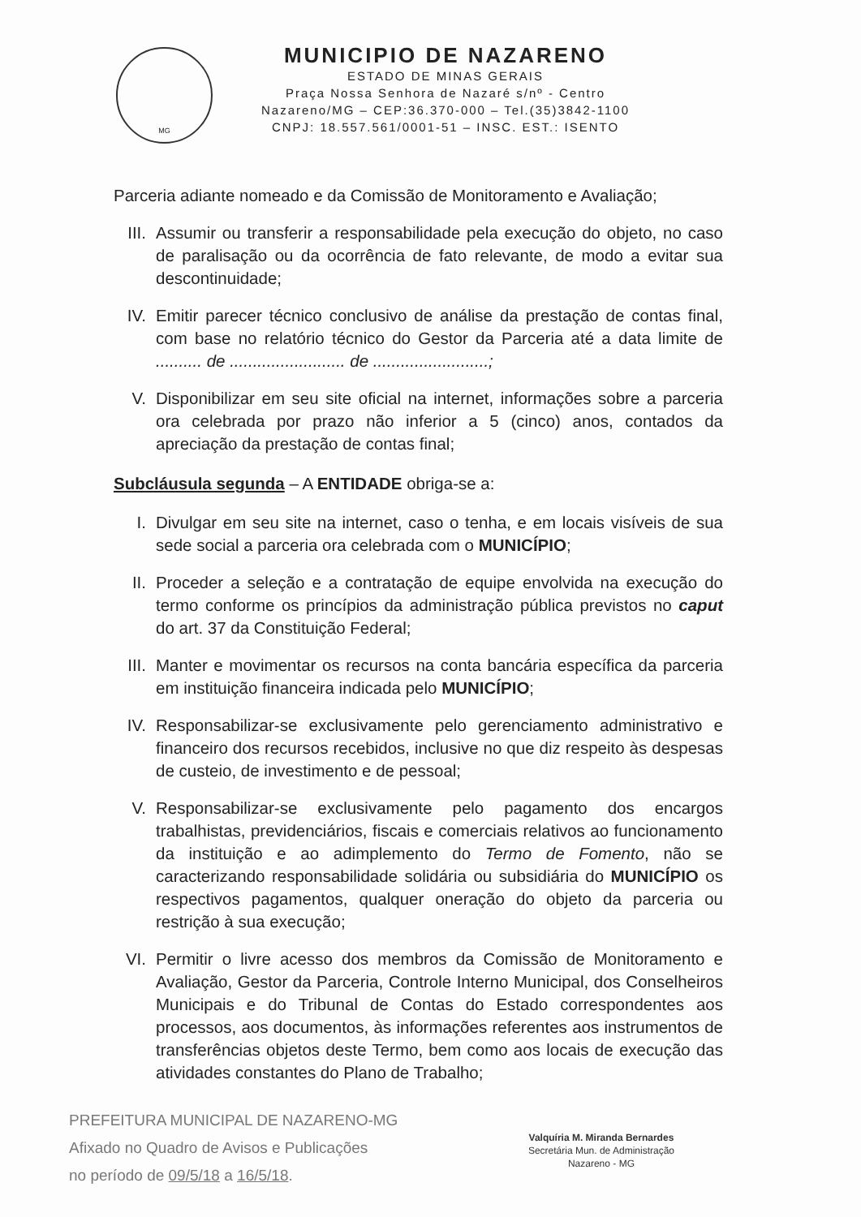MG
MUNICIPIO DE NAZARENO
ESTADO DE MINAS GERAIS
Praça Nossa Senhora de Nazaré s/nº - Centro
Nazareno/MG – CEP:36.370-000 – Tel.(35)3842-1100
CNPJ: 18.557.561/0001-51 – INSC. EST.: ISENTO
Parceria adiante nomeado e da Comissão de Monitoramento e Avaliação;
III. Assumir ou transferir a responsabilidade pela execução do objeto, no caso de paralisação ou da ocorrência de fato relevante, de modo a evitar sua descontinuidade;
IV. Emitir parecer técnico conclusivo de análise da prestação de contas final, com base no relatório técnico do Gestor da Parceria até a data limite de .......... de ......................... de .........................;
V. Disponibilizar em seu site oficial na internet, informações sobre a parceria ora celebrada por prazo não inferior a 5 (cinco) anos, contados da apreciação da prestação de contas final;
Subcláusula segunda – A ENTIDADE obriga-se a:
I. Divulgar em seu site na internet, caso o tenha, e em locais visíveis de sua sede social a parceria ora celebrada com o MUNICÍPIO;
II. Proceder a seleção e a contratação de equipe envolvida na execução do termo conforme os princípios da administração pública previstos no caput do art. 37 da Constituição Federal;
III. Manter e movimentar os recursos na conta bancária específica da parceria em instituição financeira indicada pelo MUNICÍPIO;
IV. Responsabilizar-se exclusivamente pelo gerenciamento administrativo e financeiro dos recursos recebidos, inclusive no que diz respeito às despesas de custeio, de investimento e de pessoal;
V. Responsabilizar-se exclusivamente pelo pagamento dos encargos trabalhistas, previdenciários, fiscais e comerciais relativos ao funcionamento da instituição e ao adimplemento do Termo de Fomento, não se caracterizando responsabilidade solidária ou subsidiária do MUNICÍPIO os respectivos pagamentos, qualquer oneração do objeto da parceria ou restrição à sua execução;
VI. Permitir o livre acesso dos membros da Comissão de Monitoramento e Avaliação, Gestor da Parceria, Controle Interno Municipal, dos Conselheiros Municipais e do Tribunal de Contas do Estado correspondentes aos processos, aos documentos, às informações referentes aos instrumentos de transferências objetos deste Termo, bem como aos locais de execução das atividades constantes do Plano de Trabalho;
PREFEITURA MUNICIPAL DE NAZARENO-MG
Afixado no Quadro de Avisos e Publicações
no período de 09/5/18 a 16/5/18.
Valquíria M. Miranda Bernardes
Secretária Mun. de Administração
Nazareno - MG